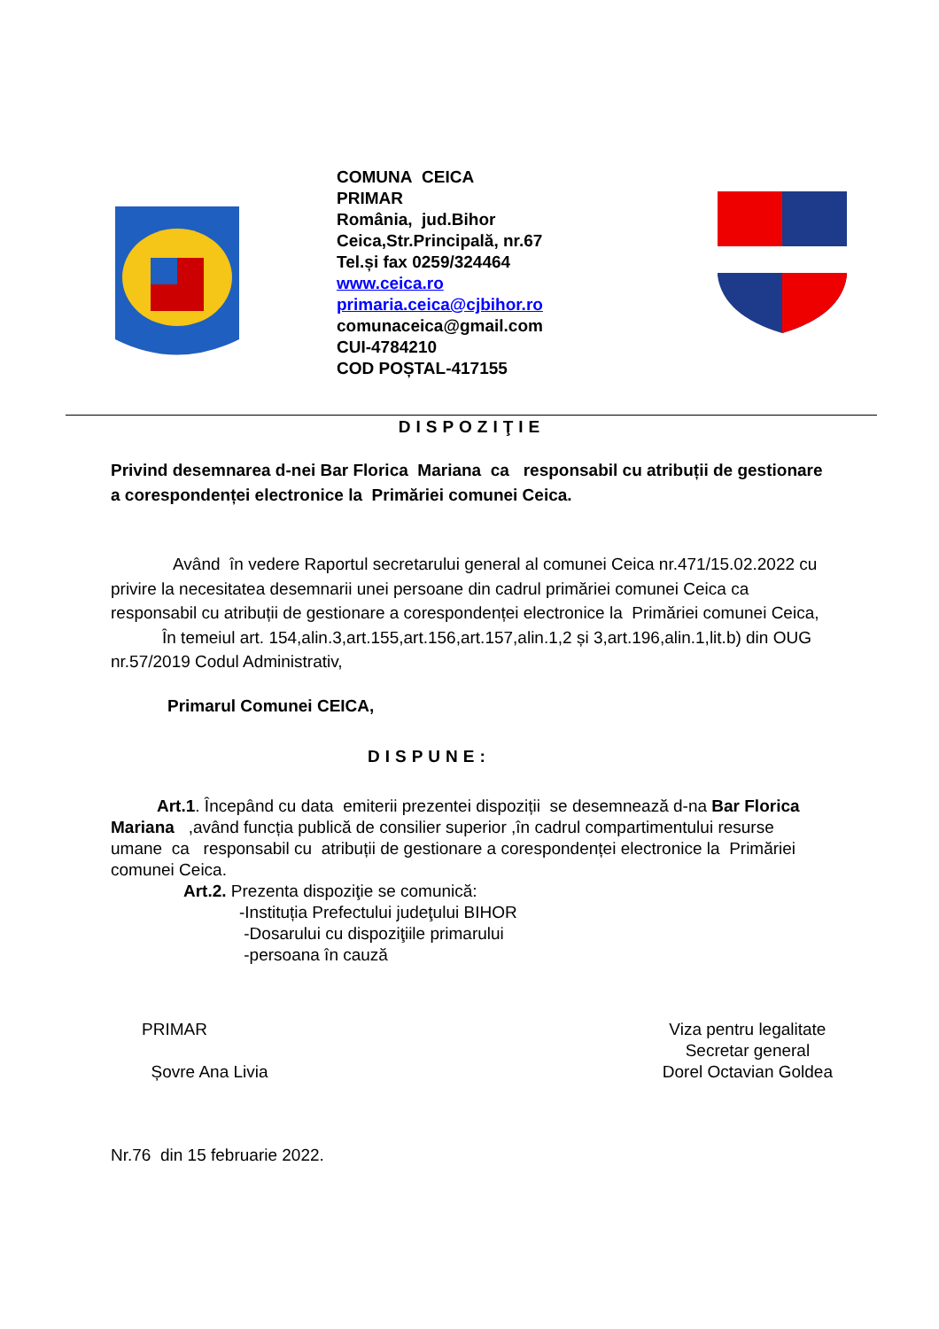COMUNA CEICA
PRIMAR
România, jud.Bihor
Ceica,Str.Principală, nr.67
Tel.și fax 0259/324464
www.ceica.ro
primaria.ceica@cjbihor.ro
comunaceica@gmail.com
CUI-4784210
COD POȘTAL-417155
DISPOZIŢIE
Privind desemnarea d-nei Bar Florica Mariana ca responsabil cu atribuții de gestionare a corespondenței electronice la Primăriei comunei Ceica.
Având în vedere Raportul secretarului general al comunei Ceica nr.471/15.02.2022 cu privire la necesitatea desemnarii unei persoane din cadrul primăriei comunei Ceica ca responsabil cu atribuții de gestionare a corespondenței electronice la Primăriei comunei Ceica,
În temeiul art. 154,alin.3,art.155,art.156,art.157,alin.1,2 și 3,art.196,alin.1,lit.b) din OUG nr.57/2019 Codul Administrativ,
Primarul Comunei CEICA,
DISPUNE:
Art.1. Începând cu data emiterii prezentei dispoziții se desemnează d-na Bar Florica Mariana ,având funcția publică de consilier superior ,în cadrul compartimentului resurse umane ca responsabil cu atribuții de gestionare a corespondenței electronice la Primăriei comunei Ceica.
Art.2. Prezenta dispoziţie se comunică:
-Instituția Prefectului judeţului BIHOR
-Dosarului cu dispoziţiile primarului
-persoana în cauză
PRIMAR
Șovre Ana Livia
Viza pentru legalitate
Secretar general
Dorel Octavian Goldea
Nr.76 din 15 februarie 2022.